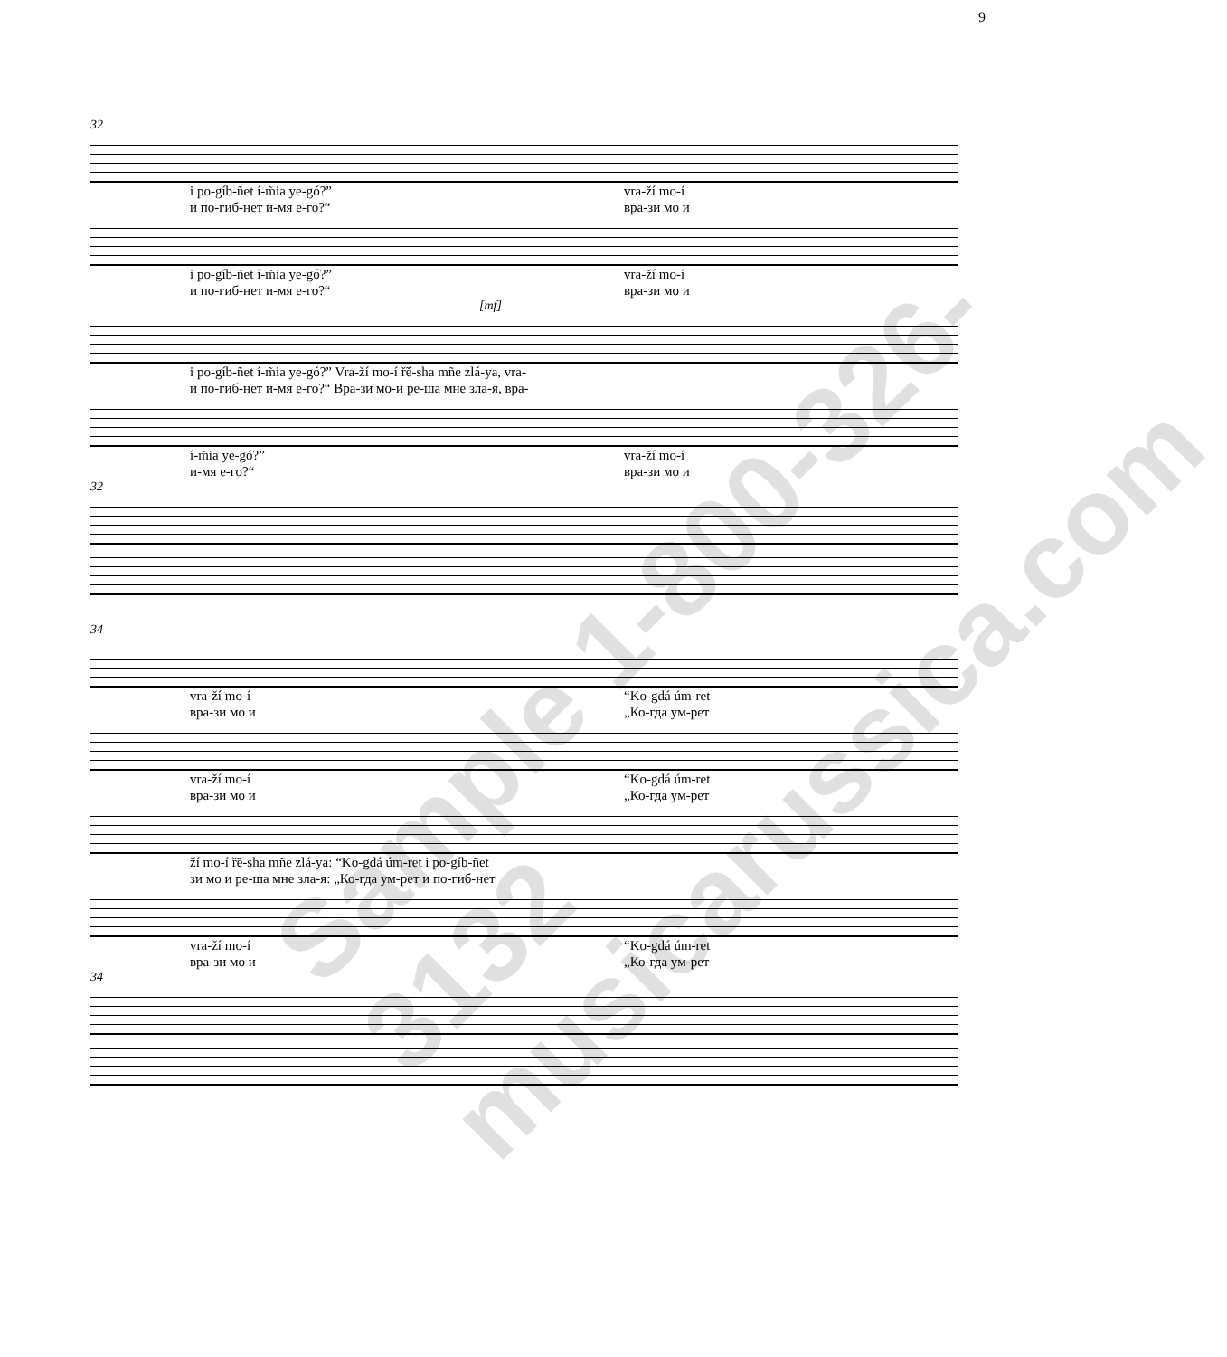9
32
i po-gíb-ñet í-m̃ia ye-gó?”
и по-гиб-нет и-мя е-го?“
vra-ží mo-í
вра-зи мо и
i po-gíb-ñet í-m̃ia ye-gó?”
и по-гиб-нет и-мя е-го?“
vra-ží mo-í
вра-зи мо и
[mf]
i po-gíb-ñet í-m̃ia ye-gó?” Vra-ží mo-í ř̃é-sha mñe zlá-ya, vra-
и по-гиб-нет и-мя е-го?“ Вра-зи мо-и ре-ша мне зла-я, вра-
í-m̃ia ye-gó?”
и-мя е-го?“
vra-ží mo-í
вра-зи мо и
32
34
vra-ží mo-í
вра-зи мо и
“Ko-gdá úm-ret
„Ко-гда ум-рет
vra-ží mo-í
вра-зи мо и
“Ko-gdá úm-ret
„Ко-гда ум-рет
ží mo-í ř̃é-sha mñe zlá-ya: “Ko-gdá úm-ret i po-gíb-ñet
зи мо и ре-ша мне зла-я: „Ко-гда ум-рет и по-гиб-нет
vra-ží mo-í
вра-зи мо и
“Ko-gdá úm-ret
„Ко-гда ум-рет
34
Sample 1-800-326-3132 musicarussica.com